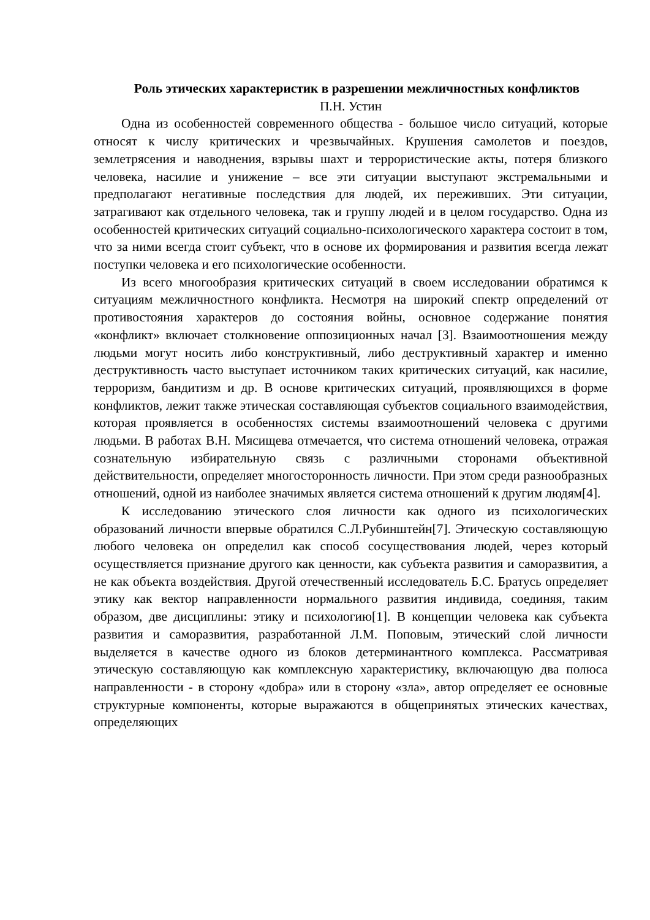Роль этических характеристик в разрешении межличностных конфликтов
П.Н. Устин
Одна из особенностей современного общества - большое число ситуаций, которые относят к числу критических и чрезвычайных. Крушения самолетов и поездов, землетрясения и наводнения, взрывы шахт и террористические акты, потеря близкого человека, насилие и унижение – все эти ситуации выступают экстремальными и предполагают негативные последствия для людей, их переживших. Эти ситуации, затрагивают как отдельного человека, так и группу людей и в целом государство. Одна из особенностей критических ситуаций социально-психологического характера состоит в том, что за ними всегда стоит субъект, что в основе их формирования и развития всегда лежат поступки человека и его психологические особенности.
Из всего многообразия критических ситуаций в своем исследовании обратимся к ситуациям межличностного конфликта. Несмотря на широкий спектр определений от противостояния характеров до состояния войны, основное содержание понятия «конфликт» включает столкновение оппозиционных начал [3]. Взаимоотношения между людьми могут носить либо конструктивный, либо деструктивный характер и именно деструктивность часто выступает источником таких критических ситуаций, как насилие, терроризм, бандитизм и др. В основе критических ситуаций, проявляющихся в форме конфликтов, лежит также этическая составляющая субъектов социального взаимодействия, которая проявляется в особенностях системы взаимоотношений человека с другими людьми. В работах В.Н. Мясищева отмечается, что система отношений человека, отражая сознательную избирательную связь с различными сторонами объективной действительности, определяет многосторонность личности. При этом среди разнообразных отношений, одной из наиболее значимых является система отношений к другим людям[4].
К исследованию этического слоя личности как одного из психологических образований личности впервые обратился С.Л.Рубинштейн[7]. Этическую составляющую любого человека он определил как способ сосуществования людей, через который осуществляется признание другого как ценности, как субъекта развития и саморазвития, а не как объекта воздействия. Другой отечественный исследователь Б.С. Братусь определяет этику как вектор направленности нормального развития индивида, соединяя, таким образом, две дисциплины: этику и психологию[1]. В концепции человека как субъекта развития и саморазвития, разработанной Л.М. Поповым, этический слой личности выделяется в качестве одного из блоков детерминантного комплекса. Рассматривая этическую составляющую как комплексную характеристику, включающую два полюса направленности - в сторону «добра» или в сторону «зла», автор определяет ее основные структурные компоненты, которые выражаются в общепринятых этических качествах, определяющих